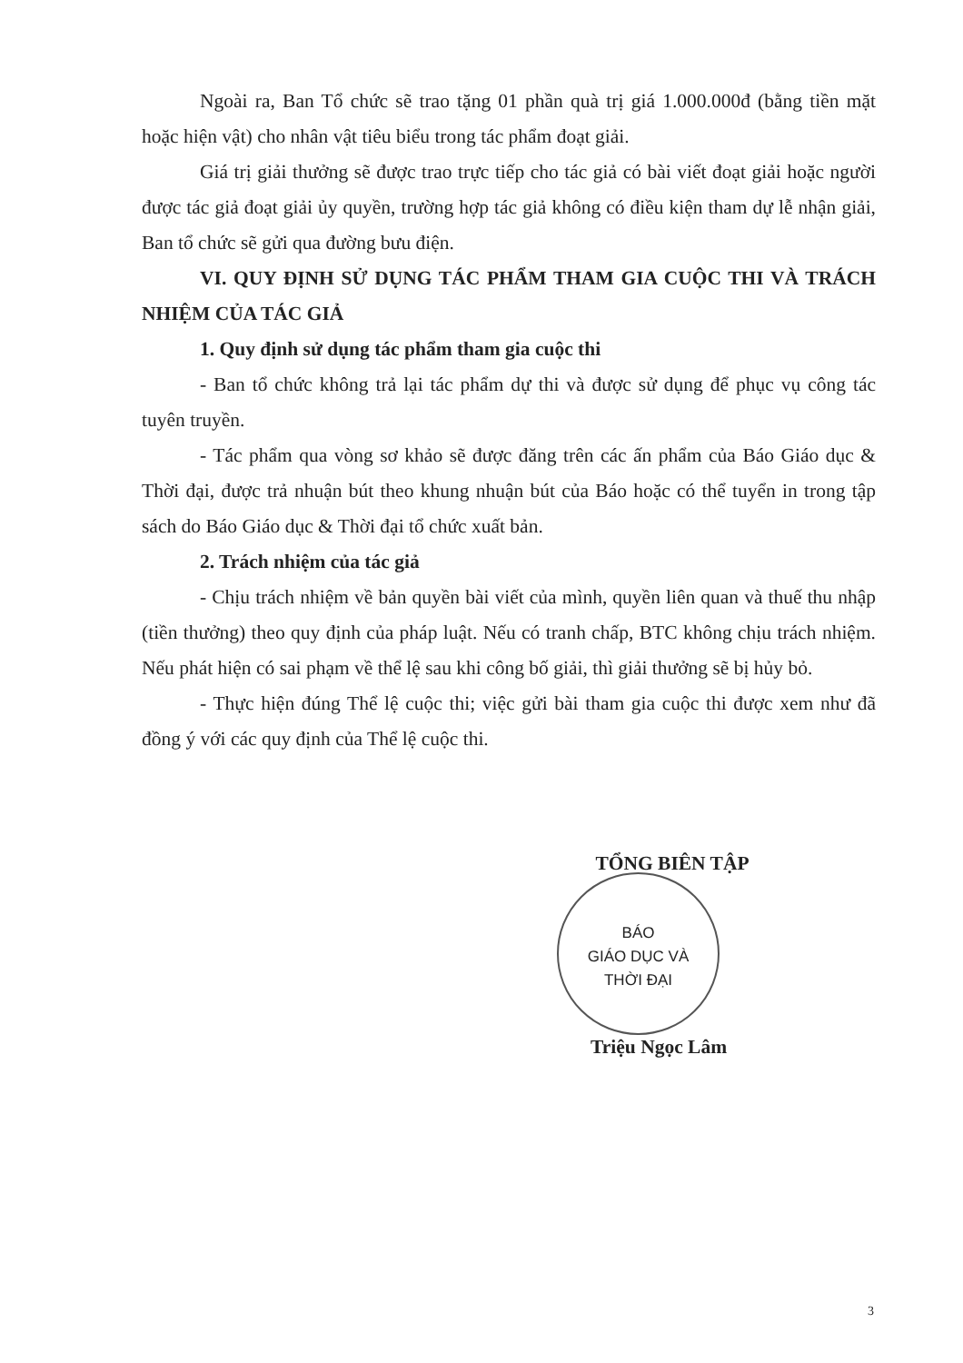Ngoài ra, Ban Tổ chức sẽ trao tặng 01 phần quà trị giá 1.000.000đ (bằng tiền mặt hoặc hiện vật) cho nhân vật tiêu biểu trong tác phẩm đoạt giải.
Giá trị giải thưởng sẽ được trao trực tiếp cho tác giả có bài viết đoạt giải hoặc người được tác giả đoạt giải ủy quyền, trường hợp tác giả không có điều kiện tham dự lễ nhận giải, Ban tổ chức sẽ gửi qua đường bưu điện.
VI. QUY ĐỊNH SỬ DỤNG TÁC PHẨM THAM GIA CUỘC THI VÀ TRÁCH NHIỆM CỦA TÁC GIẢ
1. Quy định sử dụng tác phẩm tham gia cuộc thi
- Ban tổ chức không trả lại tác phẩm dự thi và được sử dụng để phục vụ công tác tuyên truyền.
- Tác phẩm qua vòng sơ khảo sẽ được đăng trên các ấn phẩm của Báo Giáo dục & Thời đại, được trả nhuận bút theo khung nhuận bút của Báo hoặc có thể tuyển in trong tập sách do Báo Giáo dục & Thời đại tổ chức xuất bản.
2. Trách nhiệm của tác giả
- Chịu trách nhiệm về bản quyền bài viết của mình, quyền liên quan và thuế thu nhập (tiền thưởng) theo quy định của pháp luật. Nếu có tranh chấp, BTC không chịu trách nhiệm. Nếu phát hiện có sai phạm về thể lệ sau khi công bố giải, thì giải thưởng sẽ bị hủy bỏ.
- Thực hiện đúng Thể lệ cuộc thi; việc gửi bài tham gia cuộc thi được xem như đã đồng ý với các quy định của Thể lệ cuộc thi.
TỔNG BIÊN TẬP
BÁO
GIÁO DỤC VÀ
THỜI ĐẠI
Triệu Ngọc Lâm
3